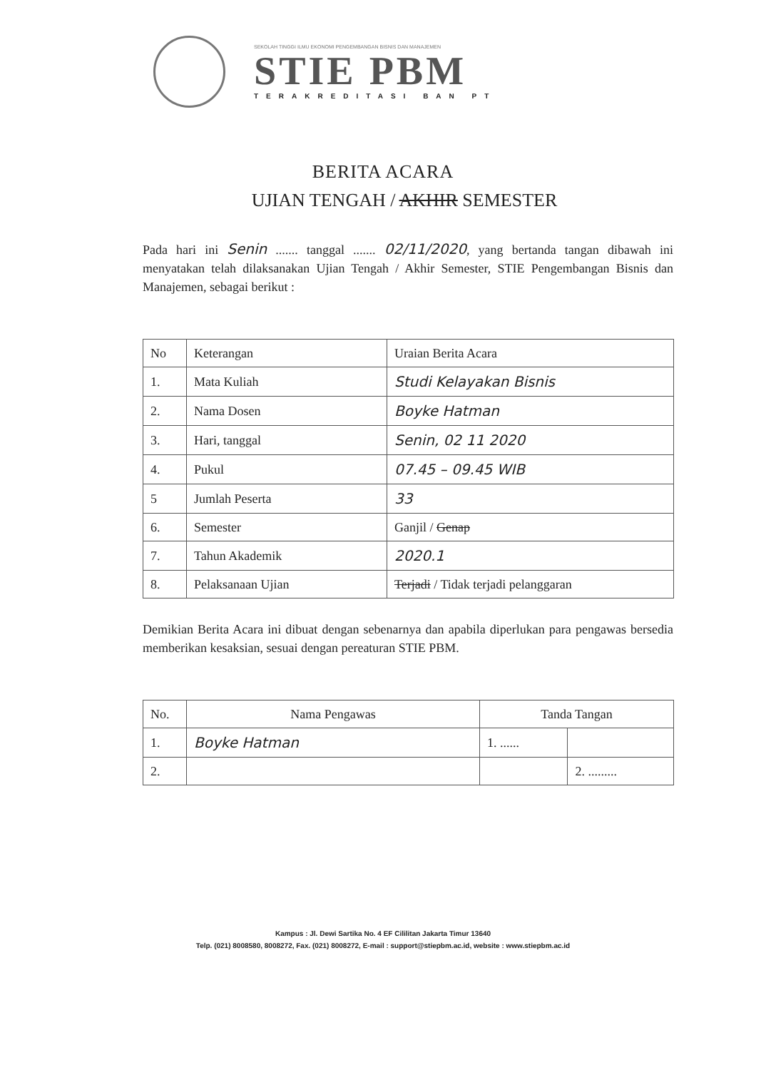SEKOLAH TINGGI ILMU EKONOMI PENGEMBANGAN BISNIS DAN MANAJEMEN
STIE PBM
TERAKREDITASI BAN PT
BERITA ACARA
UJIAN TENGAH / AKHIR SEMESTER
Pada hari ini Senin ....... tanggal ....... 02/11/2020, yang bertanda tangan dibawah ini menyatakan telah dilaksanakan Ujian Tengah / Akhir Semester, STIE Pengembangan Bisnis dan Manajemen, sebagai berikut :
| No | Keterangan | Uraian Berita Acara |
| --- | --- | --- |
| 1. | Mata Kuliah | Studi Kelayakan Bisnis |
| 2. | Nama Dosen | Boyke Hatman |
| 3. | Hari, tanggal | Senin, 02 11 2020 |
| 4. | Pukul | 07.45 – 09.45 WIB |
| 5 | Jumlah Peserta | 33 |
| 6. | Semester | Ganjil / Genap |
| 7. | Tahun Akademik | 2020.1 |
| 8. | Pelaksanaan Ujian | Terjadi / Tidak terjadi pelanggaran |
Demikian Berita Acara ini dibuat dengan sebenarnya dan apabila diperlukan para pengawas bersedia memberikan kesaksian, sesuai dengan pereaturan STIE PBM.
| No. | Nama Pengawas | Tanda Tangan | |
| --- | --- | --- | --- |
| 1. | Boyke Hatman | 1. ...... | |
| 2. | | | 2. ......... |
Kampus : Jl. Dewi Sartika No. 4 EF Cililitan Jakarta Timur 13640
Telp. (021) 8008580, 8008272, Fax. (021) 8008272, E-mail : support@stiepbm.ac.id, website : www.stiepbm.ac.id